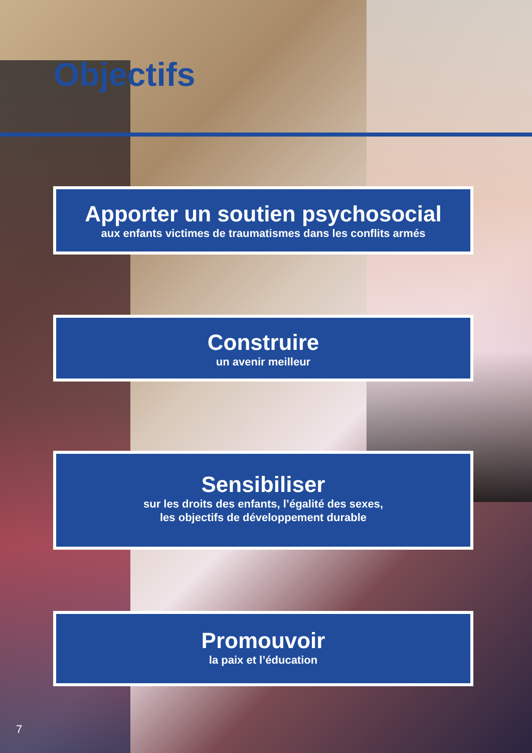Objectifs
Apporter un soutien psychosocial
aux enfants victimes de traumatismes dans les conflits armés
Construire
un avenir meilleur
Sensibiliser
sur les droits des enfants, l’égalité des sexes,
les objectifs de développement durable
Promouvoir
la paix et l’éducation
7